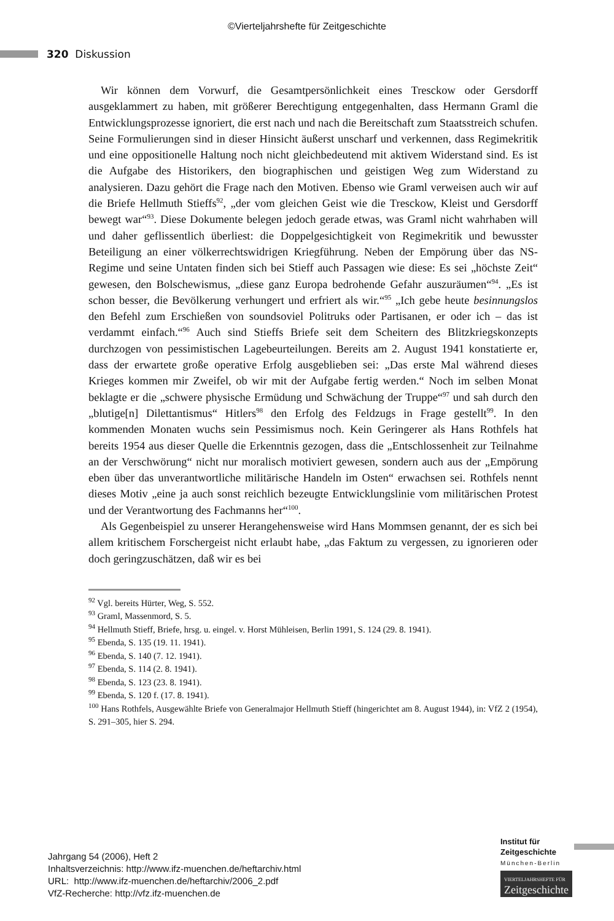©Vierteljahrshefte für Zeitgeschichte
320 Diskussion
Wir können dem Vorwurf, die Gesamtpersönlichkeit eines Tresckow oder Gersdorff ausgeklammert zu haben, mit größerer Berechtigung entgegenhalten, dass Hermann Graml die Entwicklungsprozesse ignoriert, die erst nach und nach die Bereitschaft zum Staatsstreich schufen. Seine Formulierungen sind in dieser Hinsicht äußerst unscharf und verkennen, dass Regimekritik und eine oppositionelle Haltung noch nicht gleichbedeutend mit aktivem Widerstand sind. Es ist die Aufgabe des Historikers, den biographischen und geistigen Weg zum Widerstand zu analysieren. Dazu gehört die Frage nach den Motiven. Ebenso wie Graml verweisen auch wir auf die Briefe Hellmuth Stieffs<sup>92</sup>, „der vom gleichen Geist wie die Tresckow, Kleist und Gersdorff bewegt war“<sup>93</sup>. Diese Dokumente belegen jedoch gerade etwas, was Graml nicht wahrhaben will und daher geflissentlich überliest: die Doppelgesichtigkeit von Regimekritik und bewusster Beteiligung an einer völkerrechtswidrigen Kriegführung. Neben der Empörung über das NS-Regime und seine Untaten finden sich bei Stieff auch Passagen wie diese: Es sei „höchste Zeit“ gewesen, den Bolschewismus, „diese ganz Europa bedrohende Gefahr auszuräumen“<sup>94</sup>. „Es ist schon besser, die Bevölkerung verhungert und erfriert als wir.“<sup>95</sup> „Ich gebe heute besinnungslos den Befehl zum Erschießen von soundsoviel Politruks oder Partisanen, er oder ich – das ist verdammt einfach.“<sup>96</sup> Auch sind Stieffs Briefe seit dem Scheitern des Blitzkriegskonzepts durchzogen von pessimistischen Lagebeurteilungen. Bereits am 2. August 1941 konstatierte er, dass der erwartete große operative Erfolg ausgeblieben sei: „Das erste Mal während dieses Krieges kommen mir Zweifel, ob wir mit der Aufgabe fertig werden.“ Noch im selben Monat beklagte er die „schwere physische Ermüdung und Schwächung der Truppe“<sup>97</sup> und sah durch den „blutige[n] Dilettantismus“ Hitlers<sup>98</sup> den Erfolg des Feldzugs in Frage gestellt<sup>99</sup>. In den kommenden Monaten wuchs sein Pessimismus noch. Kein Geringerer als Hans Rothfels hat bereits 1954 aus dieser Quelle die Erkenntnis gezogen, dass die „Entschlossenheit zur Teilnahme an der Verschwörung“ nicht nur moralisch motiviert gewesen, sondern auch aus der „Empörung eben über das unverantwortliche militärische Handeln im Osten“ erwachsen sei. Rothfels nennt dieses Motiv „eine ja auch sonst reichlich bezeugte Entwicklungslinie vom militärischen Protest und der Verantwortung des Fachmanns her“<sup>100</sup>.
Als Gegenbeispiel zu unserer Herangehensweise wird Hans Mommsen genannt, der es sich bei allem kritischem Forschergeist nicht erlaubt habe, „das Faktum zu vergessen, zu ignorieren oder doch geringzuschätzen, daß wir es bei
<sup>92</sup> Vgl. bereits Hürter, Weg, S. 552.
<sup>93</sup> Graml, Massenmord, S. 5.
<sup>94</sup> Hellmuth Stieff, Briefe, hrsg. u. eingel. v. Horst Mühleisen, Berlin 1991, S. 124 (29. 8. 1941).
<sup>95</sup> Ebenda, S. 135 (19. 11. 1941).
<sup>96</sup> Ebenda, S. 140 (7. 12. 1941).
<sup>97</sup> Ebenda, S. 114 (2. 8. 1941).
<sup>98</sup> Ebenda, S. 123 (23. 8. 1941).
<sup>99</sup> Ebenda, S. 120 f. (17. 8. 1941).
<sup>100</sup> Hans Rothfels, Ausgewählte Briefe von Generalmajor Hellmuth Stieff (hingerichtet am 8. August 1944), in: VfZ 2 (1954), S. 291–305, hier S. 294.
Jahrgang 54 (2006), Heft 2
Inhaltsverzeichnis: http://www.ifz-muenchen.de/heftarchiv.html
URL: http://www.ifz-muenchen.de/heftarchiv/2006_2.pdf
VfZ-Recherche: http://vfz.ifz-muenchen.de
Institut für
Zeitgeschichte
München-Berlin
VIERTELJAHRSHEFTE FÜR
Zeitgeschichte